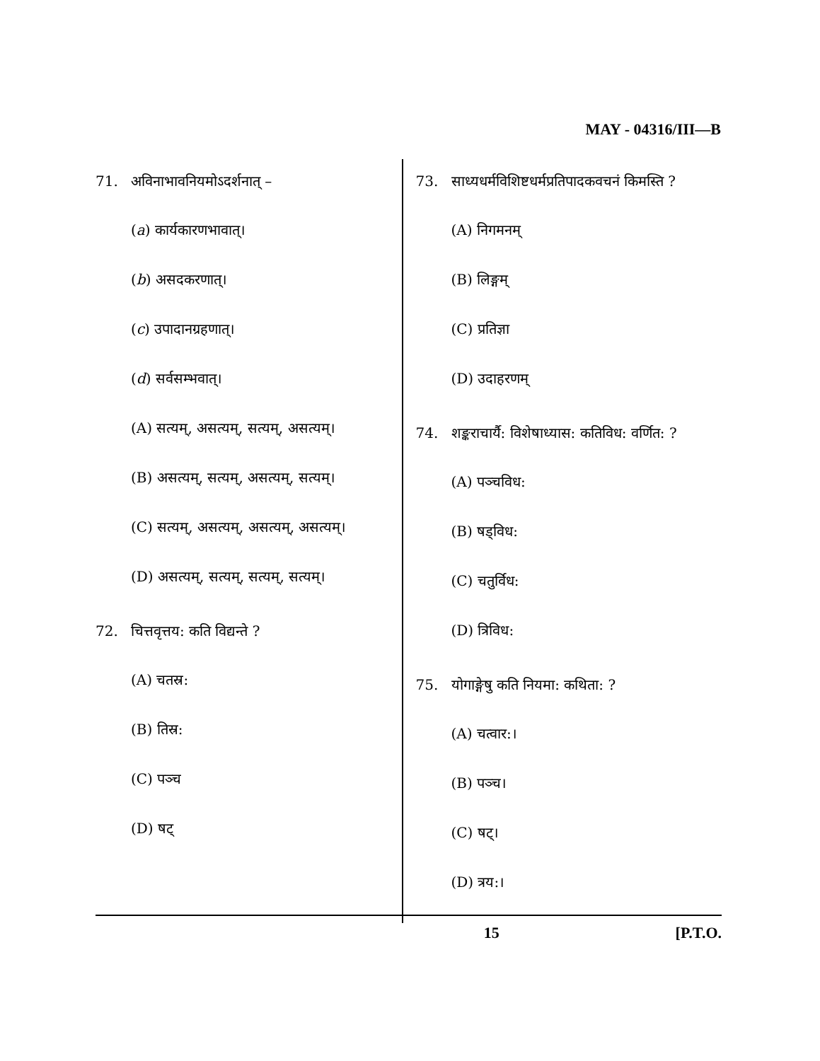MAY - 04316/III—B
71. अविनाभावनियमोऽदर्शनात् –
(a) कार्यकारणभावात्।
(b) असदकरणात्।
(c) उपादानग्रहणात्।
(d) सर्वसम्भवात्।
(A) सत्यम्, असत्यम्, सत्यम्, असत्यम्।
(B) असत्यम्, सत्यम्, असत्यम्, सत्यम्।
(C) सत्यम्, असत्यम्, असत्यम्, असत्यम्।
(D) असत्यम्, सत्यम्, सत्यम्, सत्यम्।
72. चित्तवृत्तय: कति विद्यन्ते ?
(A) चतस्र:
(B) तिस्र:
(C) पञ्च
(D) षट्
73. साध्यधर्मविशिष्टधर्मप्रतिपादकवचनं किमस्ति ?
(A) निगमनम्
(B) लिङ्गम्
(C) प्रतिज्ञा
(D) उदाहरणम्
74. शङ्कराचार्यै: विशेषाध्यास: कतिविध: वर्णित: ?
(A) पञ्चविध:
(B) षड्विध:
(C) चतुर्विध:
(D) त्रिविध:
75. योगाङ्गेषु कति नियमा: कथिता: ?
(A) चत्वार:।
(B) पञ्च।
(C) षट्।
(D) त्रय:।
15 [P.T.O.